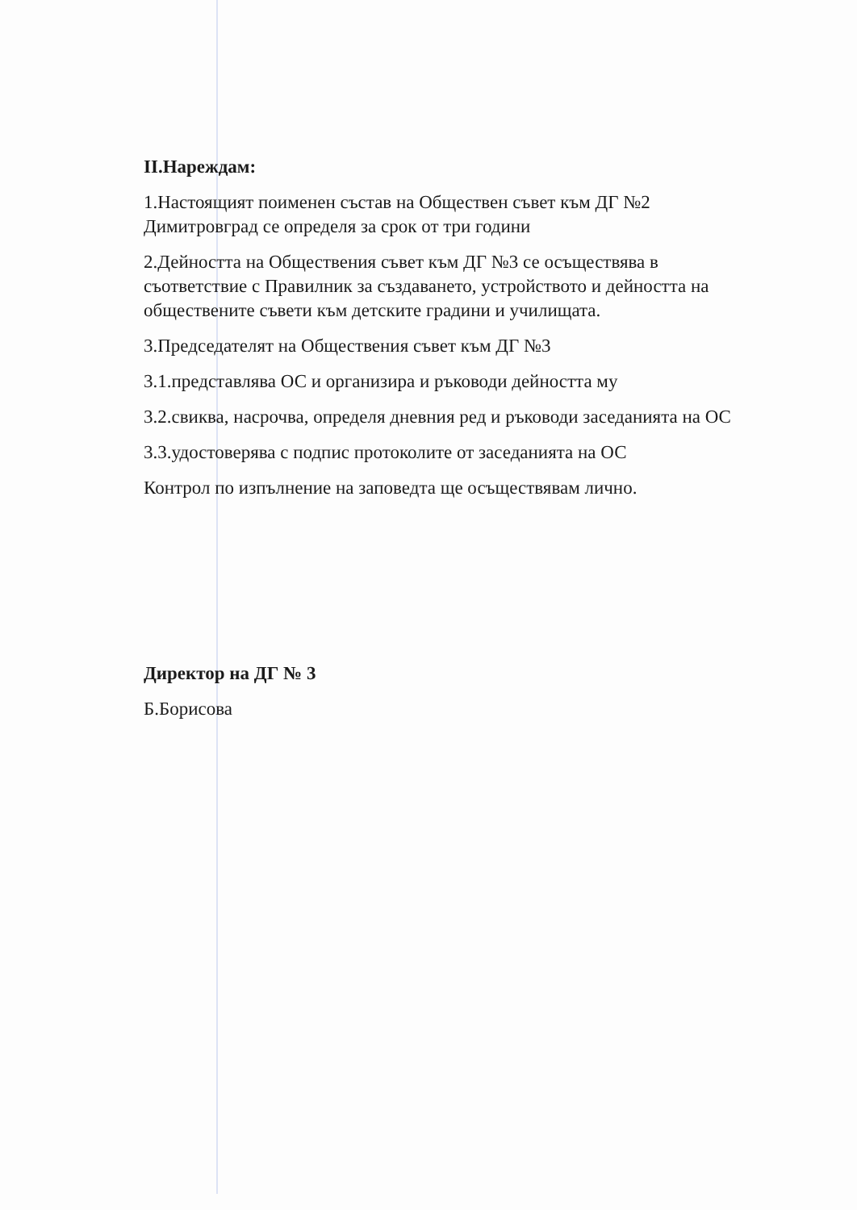II.Нареждам:
1.Настоящият поименен състав на Обществен съвет към ДГ №2 Димитровград се определя за срок от три години
2.Дейността на Обществения съвет към ДГ №3 се осъществява в съответствие с Правилник за създаването, устройството и дейността на обществените съвети към детските градини и училищата.
3.Председателят на Обществения съвет към ДГ №3
3.1.представлява ОС и организира и ръководи дейността му
3.2.свиква, насрочва, определя дневния ред и ръководи заседанията на ОС
3.3.удостоверява с подпис протоколите от заседанията на ОС
Контрол по изпълнение на заповедта ще осъществявам лично.
Директор на ДГ № 3
Б.Борисова